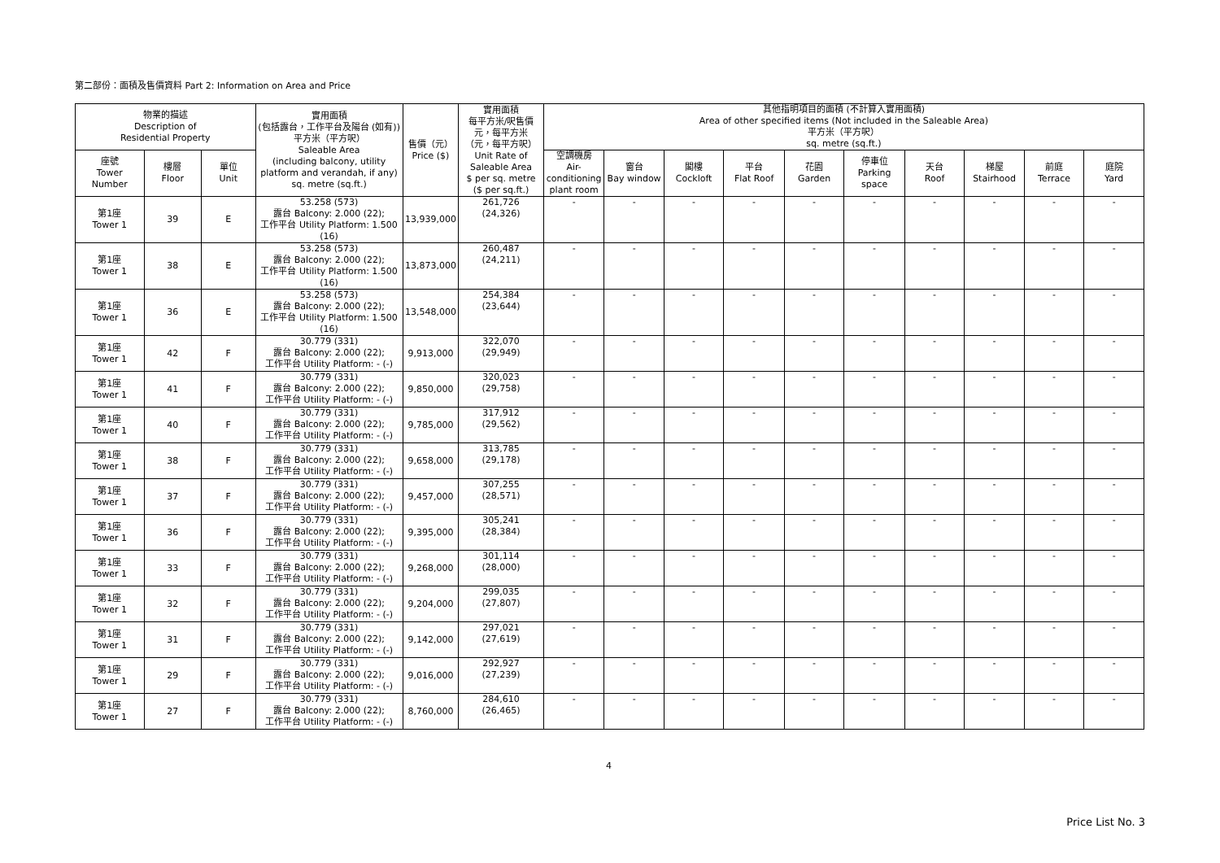第二部份：面積及售價資料 Part 2: Information on Area and Price
| 物業的描述 Description of Residential Property | | | 實用面積 (包括露台，工作平台及陽台 (如有)) 平方米（平方呎） Saleable Area (including balcony, utility platform and verandah, if any) sq. metre (sq.ft.) | 售價（元） Price ($) | 實用面積 每平方米/呎售價 元，每平方米 （元，每平方呎） Unit Rate of Saleable Area $ per sq. metre ($ per sq.ft.) | 其他指明項目的面積 (不計算入實用面積) Area of other specified items (Not included in the Saleable Area) 平方米（平方呎） sq. metre (sq.ft.) | | | | | | | | | |
| --- | --- | --- | --- | --- | --- | --- | --- | --- | --- | --- | --- | --- | --- | --- | --- |
| 座號 Tower Number | 樓層 Floor | 單位 Unit | | | | 空調機房 Air- conditioning plant room | 窗台 Bay window | 閣樓 Cockloft | 平台 Flat Roof | 花園 Garden | 停車位 Parking space | 天台 Roof | 梯屋 Stairhood | 前庭 Terrace | 庭院 Yard |
| 第1座 Tower 1 | 39 | E | 53.258 (573) 露台 Balcony: 2.000 (22); 工作平台 Utility Platform: 1.500 (16) | 13,939,000 | 261,726 (24,326) | - | - | - | - | - | - | - | - | - | - |
| 第1座 Tower 1 | 38 | E | 53.258 (573) 露台 Balcony: 2.000 (22); 工作平台 Utility Platform: 1.500 (16) | 13,873,000 | 260,487 (24,211) | - | - | - | - | - | - | - | - | - | - |
| 第1座 Tower 1 | 36 | E | 53.258 (573) 露台 Balcony: 2.000 (22); 工作平台 Utility Platform: 1.500 (16) | 13,548,000 | 254,384 (23,644) | - | - | - | - | - | - | - | - | - | - |
| 第1座 Tower 1 | 42 | F | 30.779 (331) 露台 Balcony: 2.000 (22); 工作平台 Utility Platform: - (-) | 9,913,000 | 322,070 (29,949) | - | - | - | - | - | - | - | - | - | - |
| 第1座 Tower 1 | 41 | F | 30.779 (331) 露台 Balcony: 2.000 (22); 工作平台 Utility Platform: - (-) | 9,850,000 | 320,023 (29,758) | - | - | - | - | - | - | - | - | - | - |
| 第1座 Tower 1 | 40 | F | 30.779 (331) 露台 Balcony: 2.000 (22); 工作平台 Utility Platform: - (-) | 9,785,000 | 317,912 (29,562) | - | - | - | - | - | - | - | - | - | - |
| 第1座 Tower 1 | 38 | F | 30.779 (331) 露台 Balcony: 2.000 (22); 工作平台 Utility Platform: - (-) | 9,658,000 | 313,785 (29,178) | - | - | - | - | - | - | - | - | - | - |
| 第1座 Tower 1 | 37 | F | 30.779 (331) 露台 Balcony: 2.000 (22); 工作平台 Utility Platform: - (-) | 9,457,000 | 307,255 (28,571) | - | - | - | - | - | - | - | - | - | - |
| 第1座 Tower 1 | 36 | F | 30.779 (331) 露台 Balcony: 2.000 (22); 工作平台 Utility Platform: - (-) | 9,395,000 | 305,241 (28,384) | - | - | - | - | - | - | - | - | - | - |
| 第1座 Tower 1 | 33 | F | 30.779 (331) 露台 Balcony: 2.000 (22); 工作平台 Utility Platform: - (-) | 9,268,000 | 301,114 (28,000) | - | - | - | - | - | - | - | - | - | - |
| 第1座 Tower 1 | 32 | F | 30.779 (331) 露台 Balcony: 2.000 (22); 工作平台 Utility Platform: - (-) | 9,204,000 | 299,035 (27,807) | - | - | - | - | - | - | - | - | - | - |
| 第1座 Tower 1 | 31 | F | 30.779 (331) 露台 Balcony: 2.000 (22); 工作平台 Utility Platform: - (-) | 9,142,000 | 297,021 (27,619) | - | - | - | - | - | - | - | - | - | - |
| 第1座 Tower 1 | 29 | F | 30.779 (331) 露台 Balcony: 2.000 (22); 工作平台 Utility Platform: - (-) | 9,016,000 | 292,927 (27,239) | - | - | - | - | - | - | - | - | - | - |
| 第1座 Tower 1 | 27 | F | 30.779 (331) 露台 Balcony: 2.000 (22); 工作平台 Utility Platform: - (-) | 8,760,000 | 284,610 (26,465) | - | - | - | - | - | - | - | - | - | - |
4
Price List No. 3